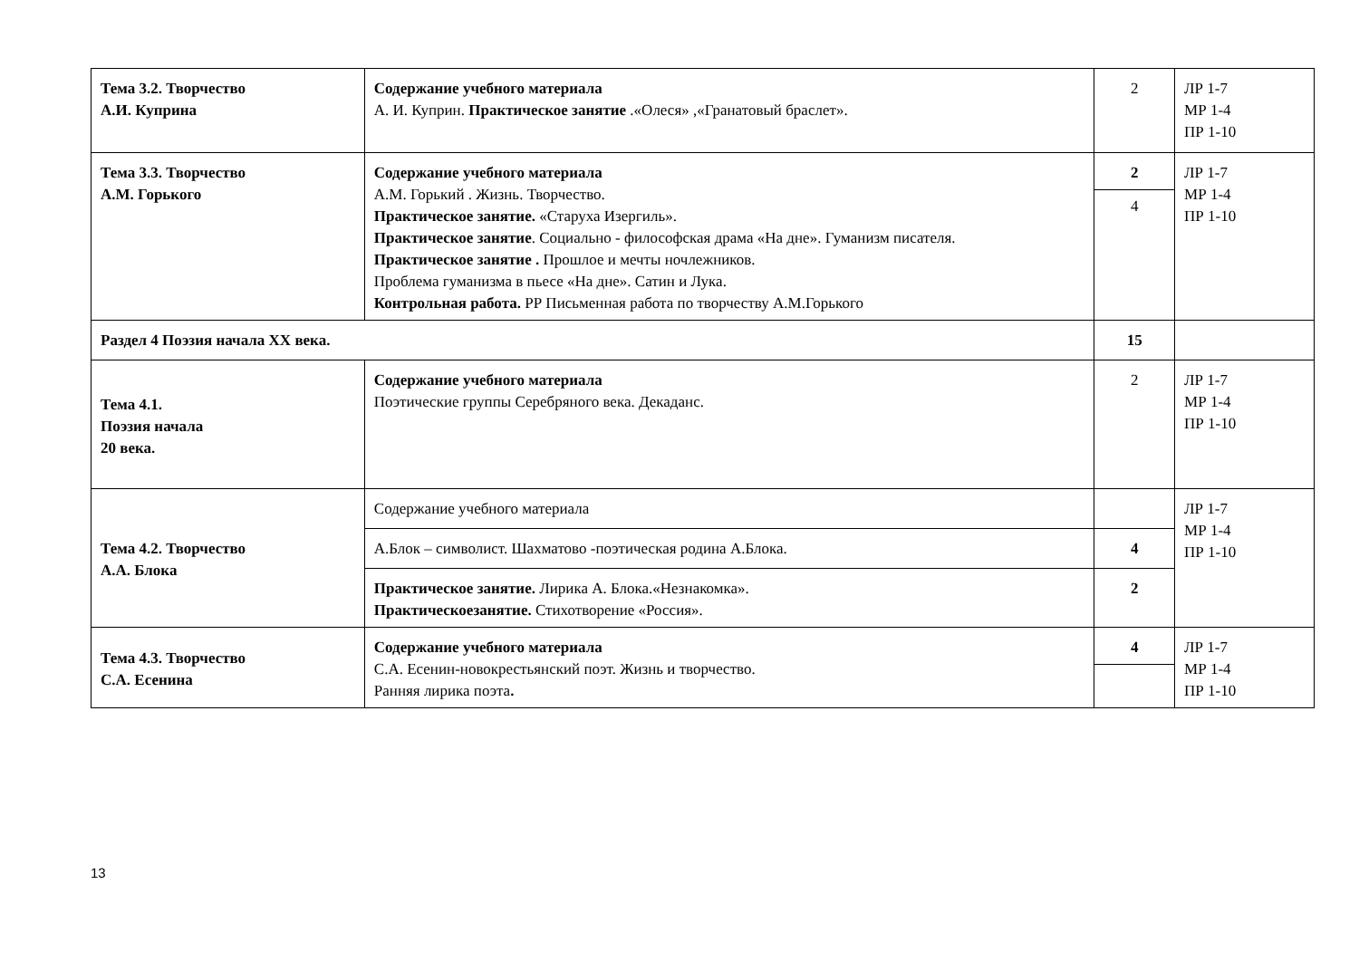| Тема 3.2. Творчество А.И. Куприна | Содержание учебного материала А. И. Куприн. Практическое занятие .«Олеся» ,«Гранатовый браслет». | 2 | ЛР 1-7 МР 1-4 ПР 1-10 |
| Тема 3.3. Творчество А.М. Горького | Содержание учебного материала А.М. Горький . Жизнь. Творчество. Практическое занятие. «Старуха Изергиль». Практическое занятие . Социально - философская драма «На дне». Гуманизм писателя. Практическое занятие . Прошлое и мечты ночлежников. Проблема гуманизма в пьесе «На дне». Сатин и Лука. Контрольная работа. РР Письменная работа по творчеству А.М.Горького | 2 4 | ЛР 1-7 МР 1-4 ПР 1-10 |
| Раздел 4 Поэзия начала XX века. | | 15 | |
| Тема 4.1. Поэзия начала 20 века. | Содержание учебного материала Поэтические группы Серебряного века. Декаданс. | 2 | ЛР 1-7 МР 1-4 ПР 1-10 |
| Тема 4.2. Творчество А.А. Блока | Содержание учебного материала | | ЛР 1-7 МР 1-4 ПР 1-10 |
| | А.Блок – символист. Шахматово -поэтическая родина А.Блока. | 4 | |
| | Практическое занятие. Лирика А. Блока.«Незнакомка». Практическоезанятие. Стихотворение «Россия». | 2 | |
| Тема 4.3. Творчество С.А. Есенина | Содержание учебного материала С.А. Есенин-новокрестьянский поэт. Жизнь и творчество. Ранняя лирика поэта . | 4 | ЛР 1-7 МР 1-4 ПР 1-10 |
13